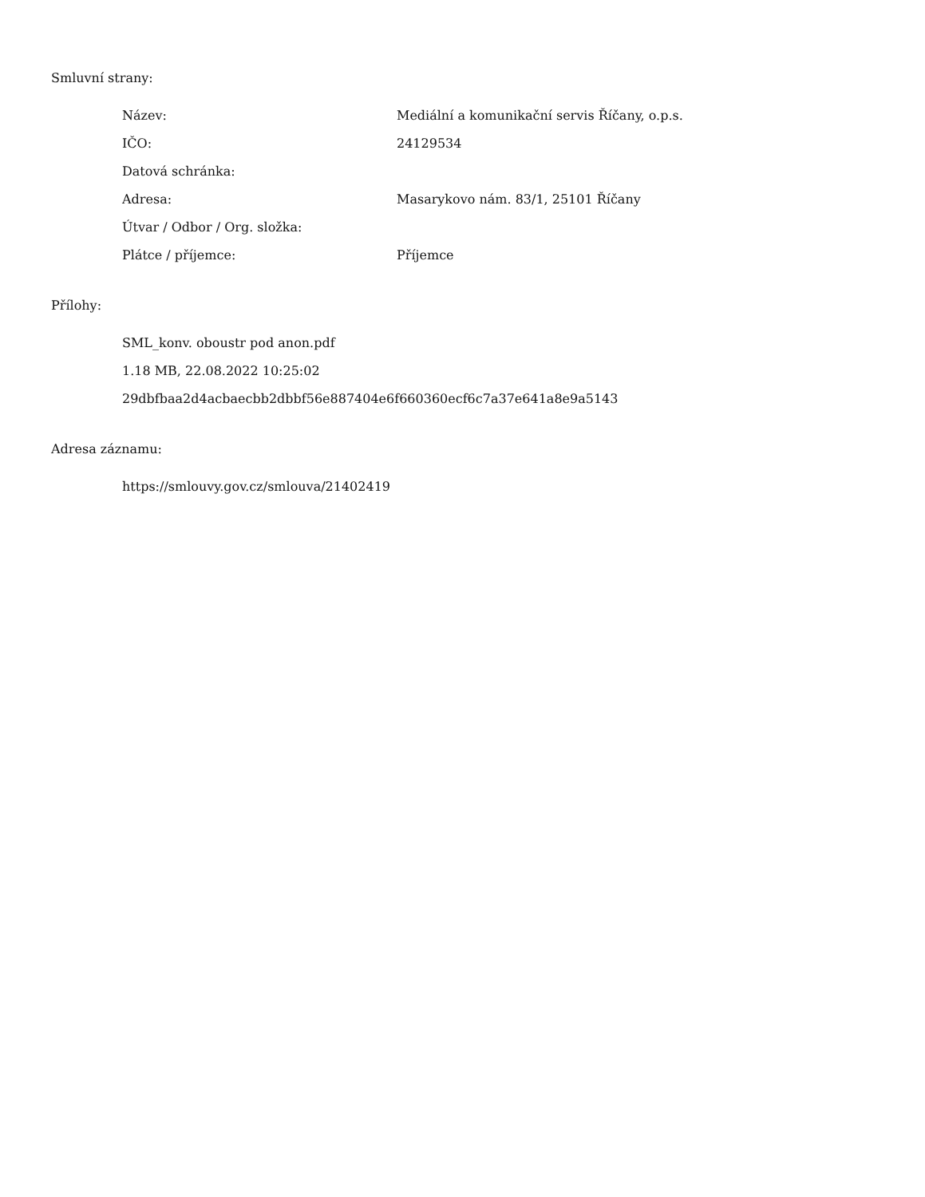Smluvní strany:
| Název: | Mediální a komunikační servis Říčany, o.p.s. |
| IČO: | 24129534 |
| Datová schránka: | |
| Adresa: | Masarykovo nám. 83/1, 25101 Říčany |
| Útvar / Odbor / Org. složka: | |
| Plátce / příjemce: | Příjemce |
Přílohy:
SML_konv. oboustr pod anon.pdf
1.18 MB, 22.08.2022 10:25:02
29dbfbaa2d4acbaecbb2dbbf56e887404e6f660360ecf6c7a37e641a8e9a5143
Adresa záznamu:
https://smlouvy.gov.cz/smlouva/21402419